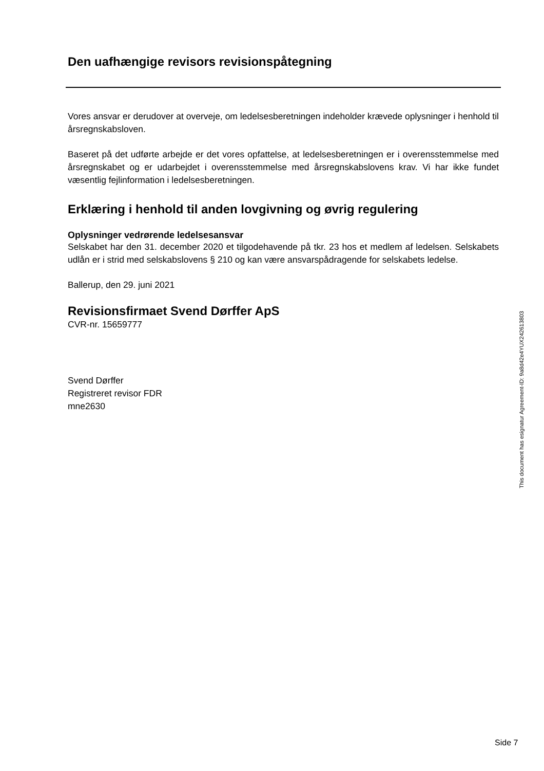Den uafhængige revisors revisionspåtegning
Vores ansvar er derudover at overveje, om ledelsesberetningen indeholder krævede oplysninger i henhold til årsregnskabsloven.
Baseret på det udførte arbejde er det vores opfattelse, at ledelsesberetningen er i overensstemmelse med årsregnskabet og er udarbejdet i overensstemmelse med årsregnskabslovens krav. Vi har ikke fundet væsentlig fejlinformation i ledelsesberetningen.
Erklæring i henhold til anden lovgivning og øvrig regulering
Oplysninger vedrørende ledelsesansvar
Selskabet har den 31. december 2020 et tilgodehavende på tkr. 23 hos et medlem af ledelsen. Selskabets udlån er i strid med selskabslovens § 210 og kan være ansvarspådragende for selskabets ledelse.
Ballerup, den 29. juni 2021
Revisionsfirmaet Svend Dørffer ApS
CVR-nr. 15659777
Svend Dørffer
Registreret revisor FDR
mne2630
This document has esignatur Agreement-ID: 9a8d42e4YUX242613803
Side 7